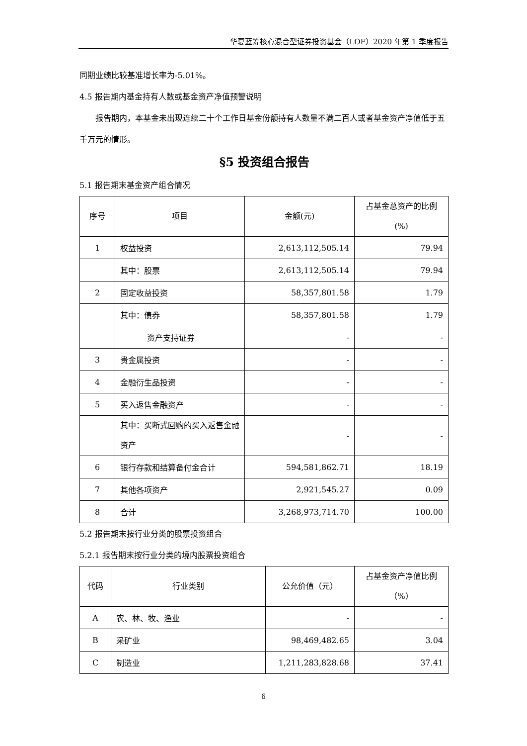华夏蓝筹核心混合型证券投资基金（LOF）2020 年第 1 季度报告
同期业绩比较基准增长率为-5.01%。
4.5 报告期内基金持有人数或基金资产净值预警说明
报告期内，本基金未出现连续二十个工作日基金份额持有人数量不满二百人或者基金资产净值低于五千万元的情形。
§5 投资组合报告
5.1 报告期末基金资产组合情况
| 序号 | 项目 | 金额(元) | 占基金总资产的比例(%) |
| --- | --- | --- | --- |
| 1 | 权益投资 | 2,613,112,505.14 | 79.94 |
| | 其中：股票 | 2,613,112,505.14 | 79.94 |
| 2 | 固定收益投资 | 58,357,801.58 | 1.79 |
| | 其中：债券 | 58,357,801.58 | 1.79 |
| | 资产支持证券 | - | - |
| 3 | 贵金属投资 | - | - |
| 4 | 金融衍生品投资 | - | - |
| 5 | 买入返售金融资产 | - | - |
| | 其中：买断式回购的买入返售金融资产 | - | - |
| 6 | 银行存款和结算备付金合计 | 594,581,862.71 | 18.19 |
| 7 | 其他各项资产 | 2,921,545.27 | 0.09 |
| 8 | 合计 | 3,268,973,714.70 | 100.00 |
5.2 报告期末按行业分类的股票投资组合
5.2.1 报告期末按行业分类的境内股票投资组合
| 代码 | 行业类别 | 公允价值（元） | 占基金资产净值比例（%） |
| --- | --- | --- | --- |
| A | 农、林、牧、渔业 | - | - |
| B | 采矿业 | 98,469,482.65 | 3.04 |
| C | 制造业 | 1,211,283,828.68 | 37.41 |
6